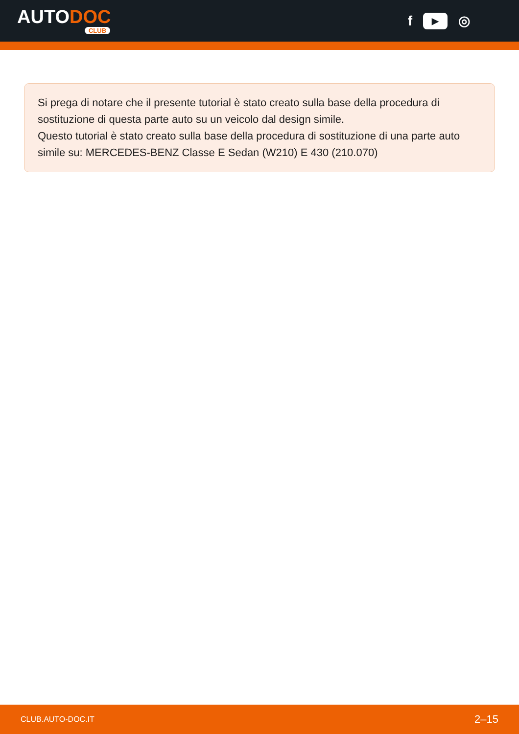AUTODOC
CLUB
f ▶ ◎
Si prega di notare che il presente tutorial è stato creato sulla base della procedura di sostituzione di questa parte auto su un veicolo dal design simile.
Questo tutorial è stato creato sulla base della procedura di sostituzione di una parte auto simile su: MERCEDES-BENZ Classe E Sedan (W210) E 430 (210.070)
CLUB.AUTO-DOC.IT 2–15